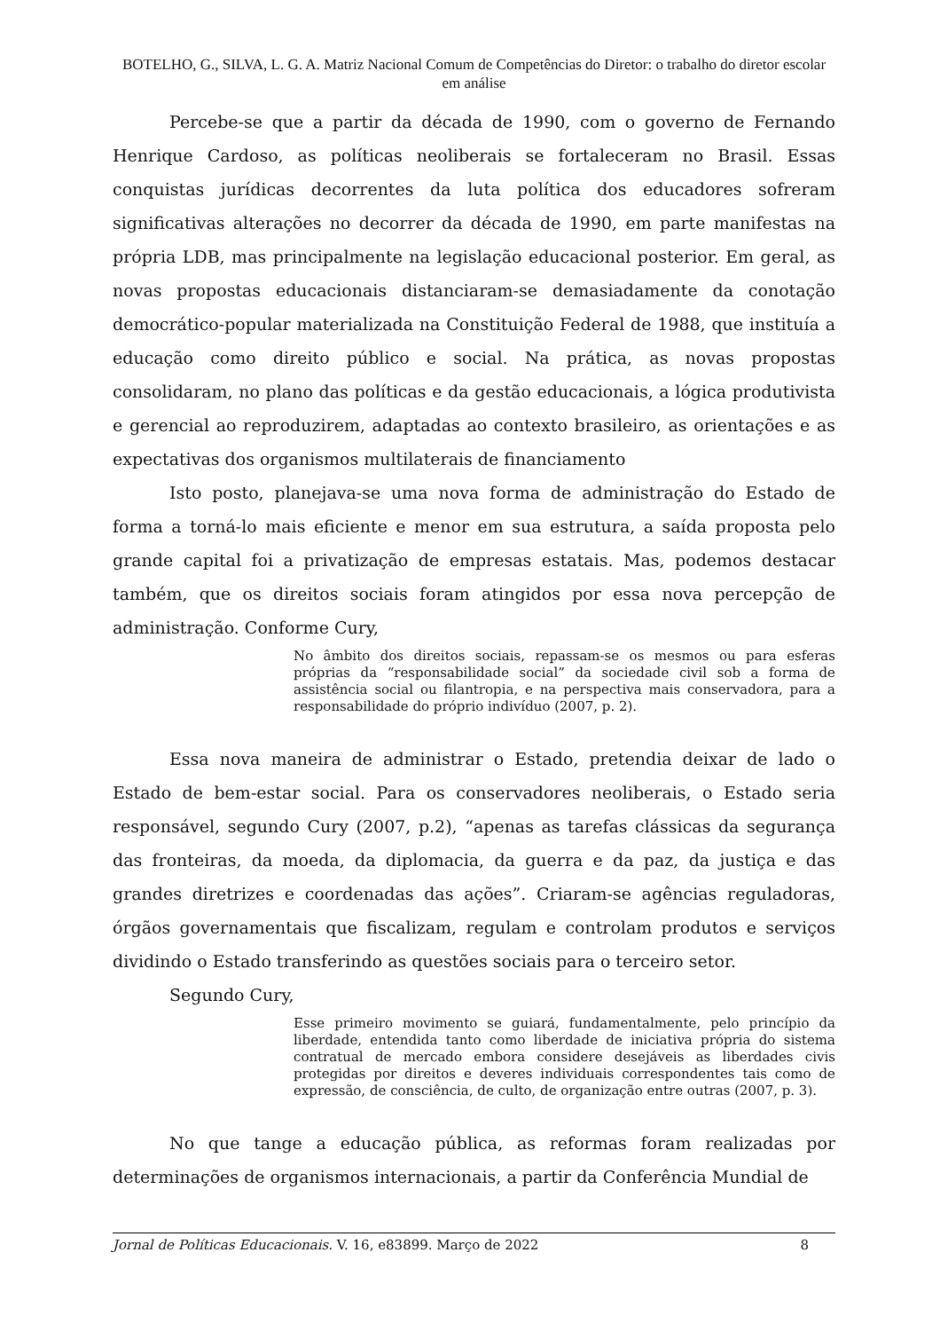BOTELHO, G., SILVA, L. G. A. Matriz Nacional Comum de Competências do Diretor: o trabalho do diretor escolar em análise
Percebe-se que a partir da década de 1990, com o governo de Fernando Henrique Cardoso, as políticas neoliberais se fortaleceram no Brasil. Essas conquistas jurídicas decorrentes da luta política dos educadores sofreram significativas alterações no decorrer da década de 1990, em parte manifestas na própria LDB, mas principalmente na legislação educacional posterior. Em geral, as novas propostas educacionais distanciaram-se demasiadamente da conotação democrático-popular materializada na Constituição Federal de 1988, que instituía a educação como direito público e social. Na prática, as novas propostas consolidaram, no plano das políticas e da gestão educacionais, a lógica produtivista e gerencial ao reproduzirem, adaptadas ao contexto brasileiro, as orientações e as expectativas dos organismos multilaterais de financiamento
Isto posto, planejava-se uma nova forma de administração do Estado de forma a torná-lo mais eficiente e menor em sua estrutura, a saída proposta pelo grande capital foi a privatização de empresas estatais. Mas, podemos destacar também, que os direitos sociais foram atingidos por essa nova percepção de administração. Conforme Cury,
No âmbito dos direitos sociais, repassam-se os mesmos ou para esferas próprias da “responsabilidade social” da sociedade civil sob a forma de assistência social ou filantropia, e na perspectiva mais conservadora, para a responsabilidade do próprio indivíduo (2007, p. 2).
Essa nova maneira de administrar o Estado, pretendia deixar de lado o Estado de bem-estar social. Para os conservadores neoliberais, o Estado seria responsável, segundo Cury (2007, p.2), “apenas as tarefas clássicas da segurança das fronteiras, da moeda, da diplomacia, da guerra e da paz, da justiça e das grandes diretrizes e coordenadas das ações”. Criaram-se agências reguladoras, órgãos governamentais que fiscalizam, regulam e controlam produtos e serviços dividindo o Estado transferindo as questões sociais para o terceiro setor.
Segundo Cury,
Esse primeiro movimento se guiará, fundamentalmente, pelo princípio da liberdade, entendida tanto como liberdade de iniciativa própria do sistema contratual de mercado embora considere desejáveis as liberdades civis protegidas por direitos e deveres individuais correspondentes tais como de expressão, de consciência, de culto, de organização entre outras (2007, p. 3).
No que tange a educação pública, as reformas foram realizadas por determinações de organismos internacionais, a partir da Conferência Mundial de
Jornal de Políticas Educacionais. V. 16, e83899. Março de 2022 8